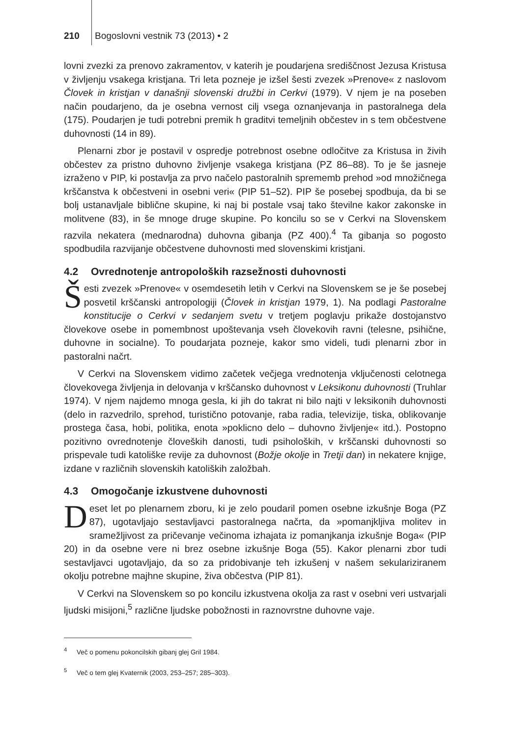210 Bogoslovni vestnik 73 (2013) • 2
lovni zvezki za prenovo zakramentov, v katerih je poudarjena središčnost Jezusa Kristusa v življenju vsakega kristjana. Tri leta pozneje je izšel šesti zvezek »Prenove« z naslovom Človek in kristjan v današnji slovenski družbi in Cerkvi (1979). V njem je na poseben način poudarjeno, da je osebna vernost cilj vsega oznanjevanja in pastoralnega dela (175). Poudarjen je tudi potrebni premik h graditvi temeljnih občestev in s tem občestvene duhovnosti (14 in 89).
Plenarni zbor je postavil v ospredje potrebnost osebne odločitve za Kristusa in živih občestev za pristno duhovno življenje vsakega kristjana (PZ 86–88). To je še jasneje izraženo v PIP, ki postavlja za prvo načelo pastoralnih sprememb prehod »od množičnega krščanstva k občestveni in osebni veri« (PIP 51–52). PIP še posebej spodbuja, da bi se bolj ustanavljale biblične skupine, ki naj bi postale vsaj tako številne kakor zakonske in molitvene (83), in še mnoge druge skupine. Po koncilu so se v Cerkvi na Slovenskem razvila nekatera (mednarodna) duhovna gibanja (PZ 400).<sup>4</sup> Ta gibanja so pogosto spodbudila razvijanje občestvene duhovnosti med slovenskimi kristjani.
4.2 Ovrednotenje antropoloških razsežnosti duhovnosti
Šesti zvezek »Prenove« v osemdesetih letih v Cerkvi na Slovenskem se je še posebej posvetil krščanski antropologiji (Človek in kristjan 1979, 1). Na podlagi Pastoralne konstitucije o Cerkvi v sedanjem svetu v tretjem poglavju prikaže dostojanstvo človekove osebe in pomembnost upoštevanja vseh človekovih ravni (telesne, psihične, duhovne in socialne). To poudarjata pozneje, kakor smo videli, tudi plenarni zbor in pastoralni načrt.
V Cerkvi na Slovenskem vidimo začetek večjega vrednotenja vključenosti celotnega človekovega življenja in delovanja v krščansko duhovnost v Leksikonu duhovnosti (Truhlar 1974). V njem najdemo mnoga gesla, ki jih do takrat ni bilo najti v leksikonih duhovnosti (delo in razvedrilo, sprehod, turistično potovanje, raba radia, televizije, tiska, oblikovanje prostega časa, hobi, politika, enota »poklicno delo – duhovno življenje« itd.). Postopno pozitivno ovrednotenje človeških danosti, tudi psiholoških, v krščanski duhovnosti so prispevale tudi katoliške revije za duhovnost (Božje okolje in Tretji dan) in nekatere knjige, izdane v različnih slovenskih katoliških založbah.
4.3 Omogočanje izkustvene duhovnosti
Deset let po plenarnem zboru, ki je zelo poudaril pomen osebne izkušnje Boga (PZ 87), ugotavljajo sestavljavci pastoralnega načrta, da »pomanjkljiva molitev in sramežljivost za pričevanje večinoma izhajata iz pomanjkanja izkušnje Boga« (PIP 20) in da osebne vere ni brez osebne izkušnje Boga (55). Kakor plenarni zbor tudi sestavljavci ugotavljajo, da so za pridobivanje teh izkušenj v našem sekulariziranem okolju potrebne majhne skupine, živa občestva (PIP 81).
V Cerkvi na Slovenskem so po koncilu izkustvena okolja za rast v osebni veri ustvarjali ljudski misijoni,<sup>5</sup> različne ljudske pobožnosti in raznovrstne duhovne vaje.
<sup>4</sup> Več o pomenu pokoncilskih gibanj glej Gril 1984.
<sup>5</sup> Več o tem glej Kvaternik (2003, 253–257; 285–303).